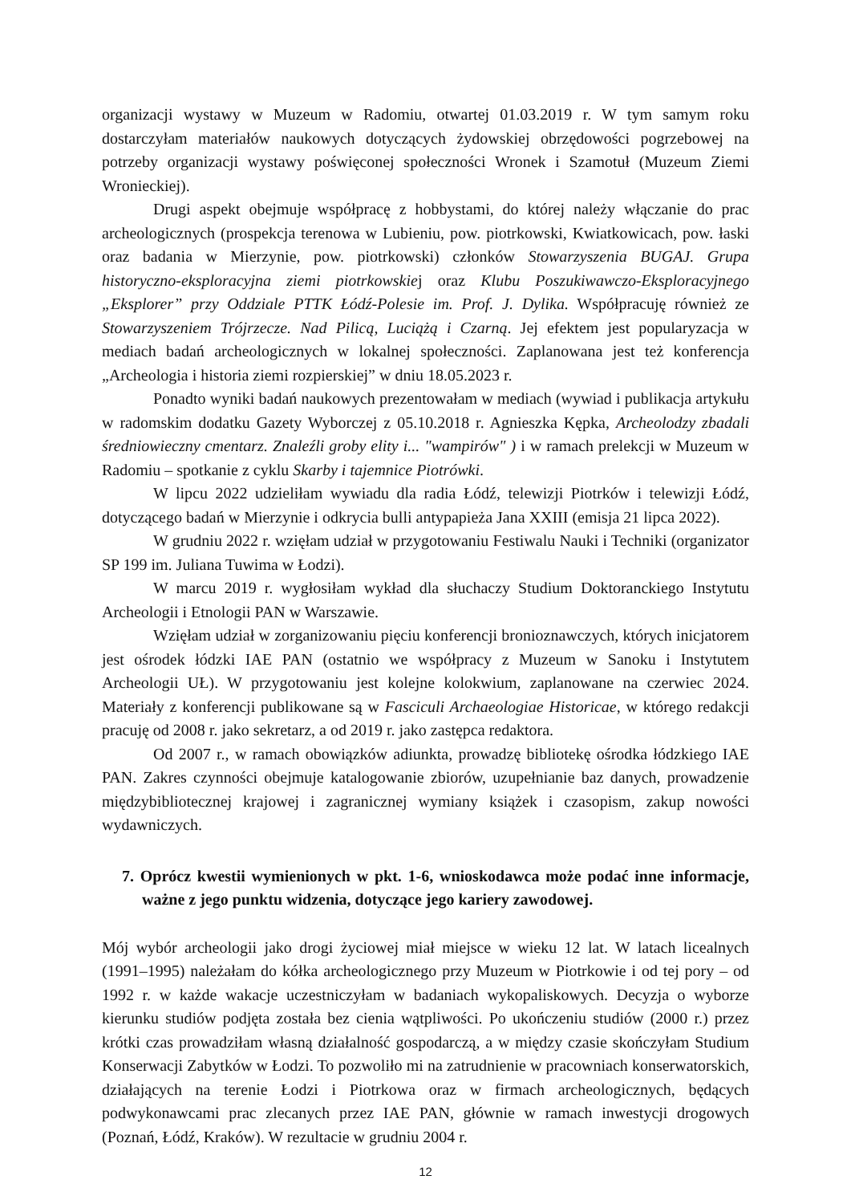organizacji wystawy w Muzeum w Radomiu, otwartej 01.03.2019 r. W tym samym roku dostarczyłam materiałów naukowych dotyczących żydowskiej obrzędowości pogrzebowej na potrzeby organizacji wystawy poświęconej społeczności Wronek i Szamotuł (Muzeum Ziemi Wronieckiej).
Drugi aspekt obejmuje współpracę z hobbystami, do której należy włączanie do prac archeologicznych (prospekcja terenowa w Lubieniu, pow. piotrkowski, Kwiatkowicach, pow. łaski oraz badania w Mierzynie, pow. piotrkowski) członków Stowarzyszenia BUGAJ. Grupa historyczno-eksploracyjna ziemi piotrkowskiej oraz Klubu Poszukiwawczo-Eksploracyjnego „Eksplorer” przy Oddziale PTTK Łódź-Polesie im. Prof. J. Dylika. Współpracuję również ze Stowarzyszeniem Trójrzecze. Nad Pilicą, Luciążą i Czarną. Jej efektem jest popularyzacja w mediach badań archeologicznych w lokalnej społeczności. Zaplanowana jest też konferencja „Archeologia i historia ziemi rozpierskiej” w dniu 18.05.2023 r.
Ponadto wyniki badań naukowych prezentowałam w mediach (wywiad i publikacja artykułu w radomskim dodatku Gazety Wyborczej z 05.10.2018 r. Agnieszka Kępka, Archeolodzy zbadali średniowieczny cmentarz. Znaleźli groby elity i... "wampirów" ) i w ramach prelekcji w Muzeum w Radomiu – spotkanie z cyklu Skarby i tajemnice Piotrówki.
W lipcu 2022 udzieliłam wywiadu dla radia Łódź, telewizji Piotrków i telewizji Łódź, dotyczącego badań w Mierzynie i odkrycia bulli antypapieża Jana XXIII (emisja 21 lipca 2022).
W grudniu 2022 r. wzięłam udział w przygotowaniu Festiwalu Nauki i Techniki (organizator SP 199 im. Juliana Tuwima w Łodzi).
W marcu 2019 r. wygłosiłam wykład dla słuchaczy Studium Doktoranckiego Instytutu Archeologii i Etnologii PAN w Warszawie.
Wzięłam udział w zorganizowaniu pięciu konferencji bronioznawczych, których inicjatorem jest ośrodek łódzki IAE PAN (ostatnio we współpracy z Muzeum w Sanoku i Instytutem Archeologii UŁ). W przygotowaniu jest kolejne kolokwium, zaplanowane na czerwiec 2024. Materiały z konferencji publikowane są w Fasciculi Archaeologiae Historicae, w którego redakcji pracuję od 2008 r. jako sekretarz, a od 2019 r. jako zastępca redaktora.
Od 2007 r., w ramach obowiązków adiunkta, prowadzę bibliotekę ośrodka łódzkiego IAE PAN. Zakres czynności obejmuje katalogowanie zbiorów, uzupełnianie baz danych, prowadzenie międzybibliotecznej krajowej i zagranicznej wymiany książek i czasopism, zakup nowości wydawniczych.
7. Oprócz kwestii wymienionych w pkt. 1-6, wnioskodawca może podać inne informacje, ważne z jego punktu widzenia, dotyczące jego kariery zawodowej.
Mój wybór archeologii jako drogi życiowej miał miejsce w wieku 12 lat. W latach licealnych (1991–1995) należałam do kółka archeologicznego przy Muzeum w Piotrkowie i od tej pory – od 1992 r. w każde wakacje uczestniczyłam w badaniach wykopaliskowych. Decyzja o wyborze kierunku studiów podjęta została bez cienia wątpliwości. Po ukończeniu studiów (2000 r.) przez krótki czas prowadziłam własną działalność gospodarczą, a w między czasie skończyłam Studium Konserwacji Zabytków w Łodzi. To pozwoliło mi na zatrudnienie w pracowniach konserwatorskich, działających na terenie Łodzi i Piotrkowa oraz w firmach archeologicznych, będących podwykonawcami prac zlecanych przez IAE PAN, głównie w ramach inwestycji drogowych (Poznań, Łódź, Kraków). W rezultacie w grudniu 2004 r.
12